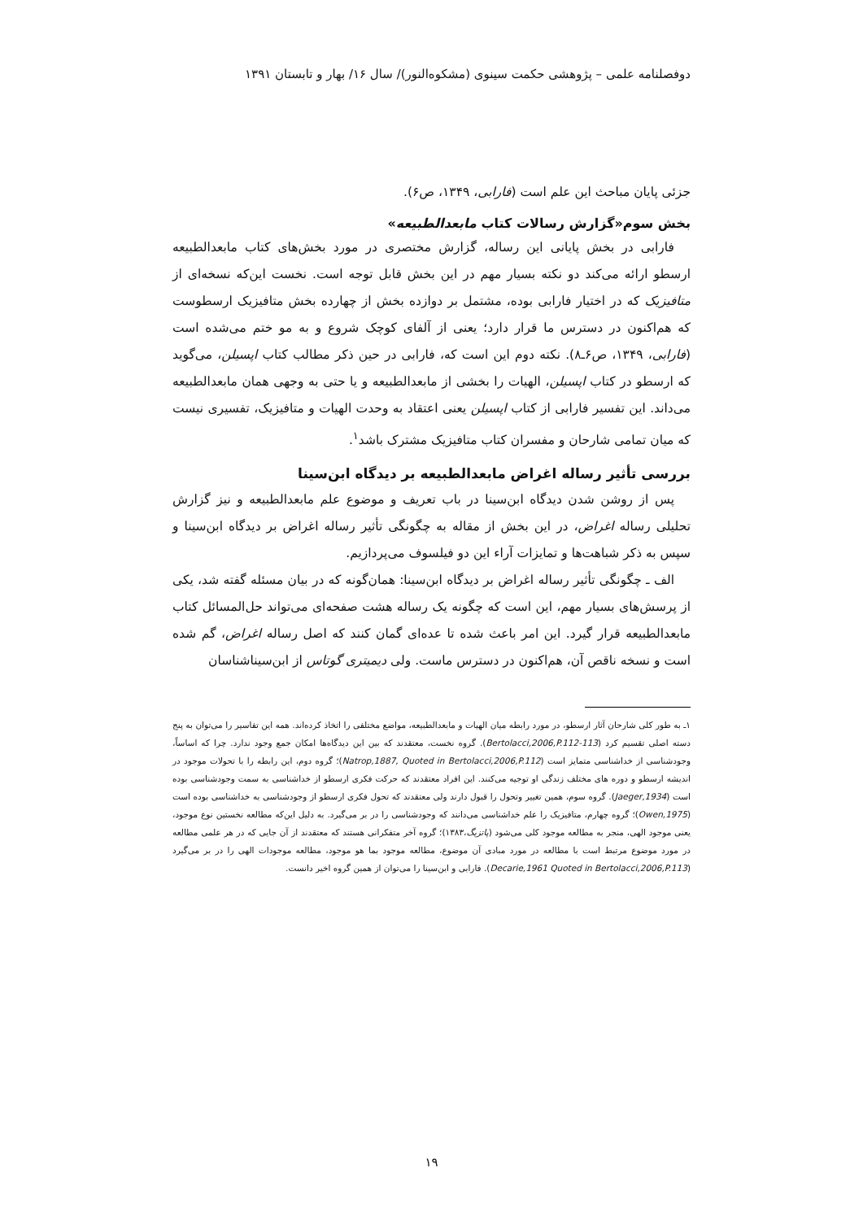دوفصلنامه علمی – پژوهشی حکمت سینوی (مشکوه‌النور)/ سال ۱۶/ بهار و تابستان ۱۳۹۱
جزئی پایان مباحث این علم است (فارابی، ۱۳۴۹، ص۶).
بخش سوم«گزارش رسالات کتاب مابعدالطبیعه»
فارابی در بخش پایانی این رساله، گزارش مختصری در مورد بخش‌های کتاب مابعدالطبیعه ارسطو ارائه می‌کند دو نکته بسیار مهم در این بخش قابل توجه است. نخست این‌که نسخه‌ای از متافیزیک که در اختیار فارابی بوده، مشتمل بر دوازده بخش از چهارده بخش متافیزیک ارسطوست که هم‌اکنون در دسترس ما قرار دارد؛ یعنی از آلفای کوچک شروع و به مو ختم می‌شده است (فارابی، ۱۳۴۹، ص۶ـ۸). نکته دوم این است که، فارابی در حین ذکر مطالب کتاب اپسیلن، می‌گوید که ارسطو در کتاب اپسیلن، الهیات را بخشی از مابعدالطبیعه و یا حتی به وجهی همان مابعدالطبیعه می‌داند. این تفسیر فارابی از کتاب اپسیلن یعنی اعتقاد به وحدت الهیات و متافیزیک، تفسیری نیست که میان تمامی شارحان و مفسران کتاب متافیزیک مشترک باشد<sup>۱</sup>.
بررسی تأثیر رساله اغراض مابعدالطبیعه بر دیدگاه ابن‌سینا
پس از روشن شدن دیدگاه ابن‌سینا در باب تعریف و موضوع علم مابعدالطبیعه و نیز گزارش تحلیلی رساله اغراض، در این بخش از مقاله به چگونگی تأثیر رساله اغراض بر دیدگاه ابن‌سینا و سپس به ذکر شباهت‌ها و تمایزات آراء این دو فیلسوف می‌پردازیم.
الف ـ چگونگی تأثیر رساله اغراض بر دیدگاه ابن‌سینا: همان‌گونه که در بیان مسئله گفته شد، یکی از پرسش‌های بسیار مهم، این است که چگونه یک رساله هشت صفحه‌ای می‌تواند حل‌المسائل کتاب مابعدالطبیعه قرار گیرد. این امر باعث شده تا عده‌ای گمان کنند که اصل رساله اغراض، گم شده است و نسخه ناقص آن، هم‌اکنون در دسترس ماست. ولی دیمیتری گوتاس از ابن‌سیناشناسان
۱ـ به طور کلی شارحان آثار ارسطو، در مورد رابطه میان الهیات و مابعدالطبیعه، مواضع مختلفی را اتخاذ کرده‌اند. همه این تفاسیر را می‌توان به پنج دسته اصلی تقسیم کرد (Bertolacci,2006,P.112-113). گروه نخست، معتقدند که بین این دیدگاه‌ها امکان جمع وجود ندارد. چرا که اساساً، وجودشناسی از خداشناسی متمایز است (Natrop,1887, Quoted in Bertolacci,2006,P.112)؛ گروه دوم، این رابطه را با تحولات موجود در اندیشه ارسطو و دوره های مختلف زندگی او توجیه می‌کنند. این افراد معتقدند که حرکت فکری ارسطو از خداشناسی به سمت وجودشناسی بوده است (Jaeger,1934). گروه سوم، همین تغییر وتحول را قبول دارند ولی معتقدند که تحول فکری ارسطو از وجودشناسی به خداشناسی بوده است (Owen,1975)؛ گروه چهارم، متافیزیک را علم خداشناسی می‌دانند که وجودشناسی را در بر می‌گیرد. به دلیل این‌که مطالعه نخستین نوع موجود، یعنی موجود الهی، منجر به مطالعه موجود کلی می‌شود (پاتزیگ،۱۳۸۳)؛ گروه آخر متفکرانی هستند که معتقدند از آن جایی که در هر علمی مطالعه در مورد موضوع مرتبط است با مطالعه در مورد مبادی آن موضوع، مطالعه موجود بما هو موجود، مطالعه موجودات الهی را در بر می‌گیرد (Decarie,1961 Quoted in Bertolacci,2006,P.113). فارابی و ابن‌سینا را می‌توان از همین گروه اخیر دانست.
۱۹